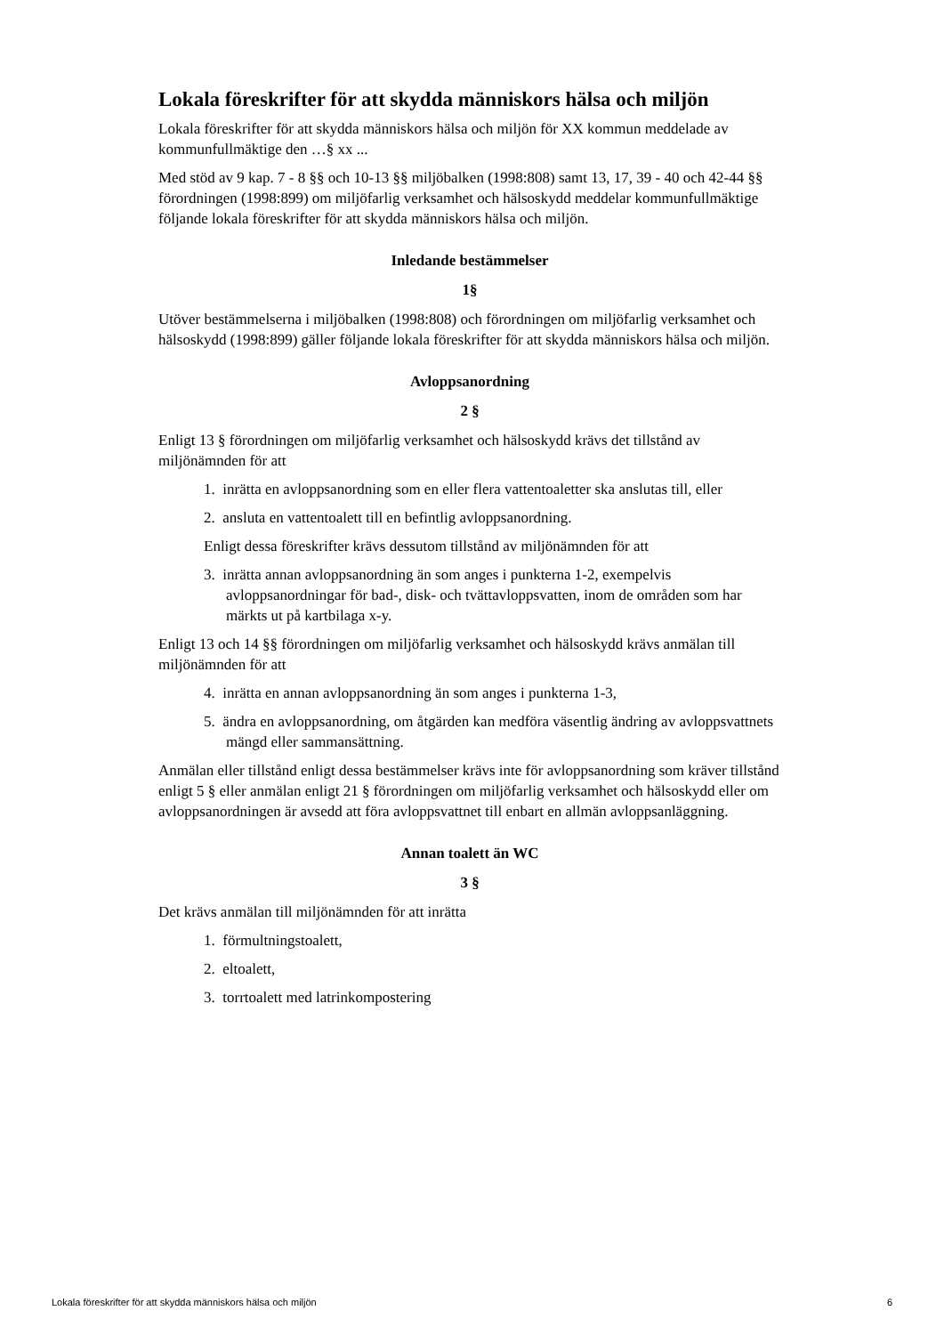Lokala föreskrifter för att skydda människors hälsa och miljön
Lokala föreskrifter för att skydda människors hälsa och miljön för XX kommun meddelade av kommunfullmäktige den …§ xx ...
Med stöd av 9 kap. 7 - 8 §§ och 10-13 §§ miljöbalken (1998:808) samt 13, 17, 39 - 40 och 42-44 §§ förordningen (1998:899) om miljöfarlig verksamhet och hälsoskydd meddelar kommunfullmäktige följande lokala föreskrifter för att skydda människors hälsa och miljön.
Inledande bestämmelser
1§
Utöver bestämmelserna i miljöbalken (1998:808) och förordningen om miljöfarlig verksamhet och hälsoskydd (1998:899) gäller följande lokala föreskrifter för att skydda människors hälsa och miljön.
Avloppsanordning
2 §
Enligt 13 § förordningen om miljöfarlig verksamhet och hälsoskydd krävs det tillstånd av miljönämnden för att
1. inrätta en avloppsanordning som en eller flera vattentoaletter ska anslutas till, eller
2. ansluta en vattentoalett till en befintlig avloppsanordning.
Enligt dessa föreskrifter krävs dessutom tillstånd av miljönämnden för att
3. inrätta annan avloppsanordning än som anges i punkterna 1-2, exempelvis avloppsanordningar för bad-, disk- och tvättavloppsvatten, inom de områden som har märkts ut på kartbilaga x-y.
Enligt 13 och 14 §§ förordningen om miljöfarlig verksamhet och hälsoskydd krävs anmälan till miljönämnden för att
4. inrätta en annan avloppsanordning än som anges i punkterna 1-3,
5. ändra en avloppsanordning, om åtgärden kan medföra väsentlig ändring av avloppsvattnets mängd eller sammansättning.
Anmälan eller tillstånd enligt dessa bestämmelser krävs inte för avloppsanordning som kräver tillstånd enligt 5 § eller anmälan enligt 21 § förordningen om miljöfarlig verksamhet och hälsoskydd eller om avloppsanordningen är avsedd att föra avloppsvattnet till enbart en allmän avloppsanläggning.
Annan toalett än WC
3 §
Det krävs anmälan till miljönämnden för att inrätta
1. förmultningstoalett,
2. eltoalett,
3. torrtoalett med latrinkompostering
Lokala föreskrifter för att skydda människors hälsa och miljön 6